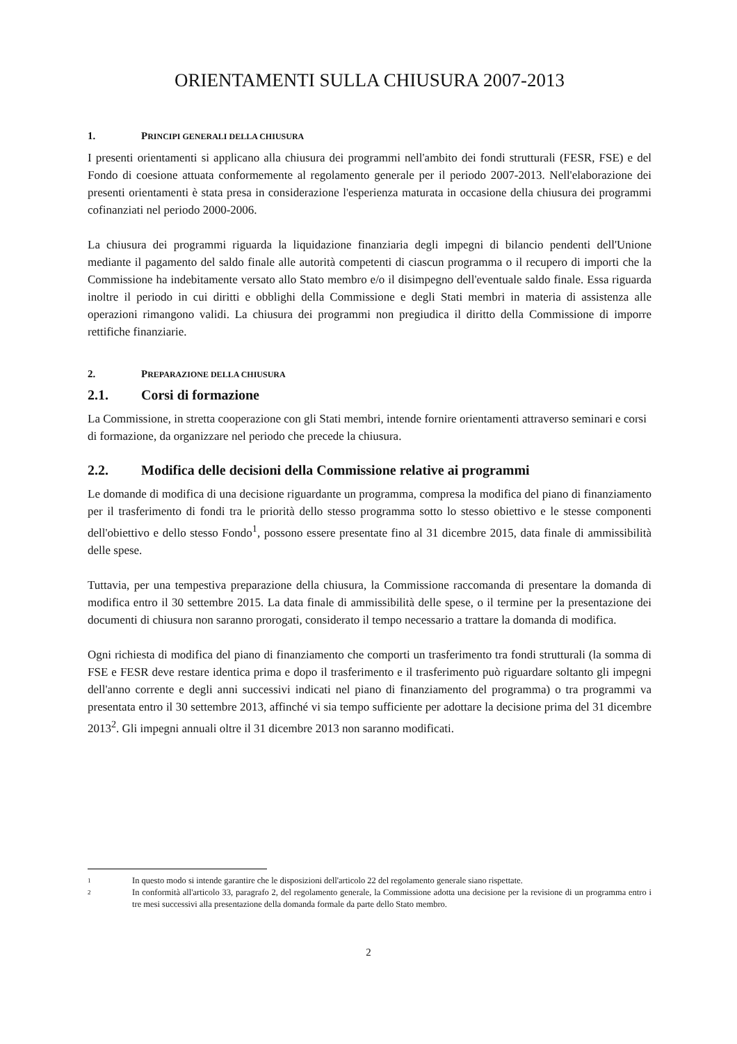ORIENTAMENTI SULLA CHIUSURA 2007-2013
1. PRINCIPI GENERALI DELLA CHIUSURA
I presenti orientamenti si applicano alla chiusura dei programmi nell'ambito dei fondi strutturali (FESR, FSE) e del Fondo di coesione attuata conformemente al regolamento generale per il periodo 2007-2013. Nell'elaborazione dei presenti orientamenti è stata presa in considerazione l'esperienza maturata in occasione della chiusura dei programmi cofinanziati nel periodo 2000-2006.
La chiusura dei programmi riguarda la liquidazione finanziaria degli impegni di bilancio pendenti dell'Unione mediante il pagamento del saldo finale alle autorità competenti di ciascun programma o il recupero di importi che la Commissione ha indebitamente versato allo Stato membro e/o il disimpegno dell'eventuale saldo finale. Essa riguarda inoltre il periodo in cui diritti e obblighi della Commissione e degli Stati membri in materia di assistenza alle operazioni rimangono validi. La chiusura dei programmi non pregiudica il diritto della Commissione di imporre rettifiche finanziarie.
2. PREPARAZIONE DELLA CHIUSURA
2.1. Corsi di formazione
La Commissione, in stretta cooperazione con gli Stati membri, intende fornire orientamenti attraverso seminari e corsi di formazione, da organizzare nel periodo che precede la chiusura.
2.2. Modifica delle decisioni della Commissione relative ai programmi
Le domande di modifica di una decisione riguardante un programma, compresa la modifica del piano di finanziamento per il trasferimento di fondi tra le priorità dello stesso programma sotto lo stesso obiettivo e le stesse componenti dell'obiettivo e dello stesso Fondo<sup>1</sup>, possono essere presentate fino al 31 dicembre 2015, data finale di ammissibilità delle spese.
Tuttavia, per una tempestiva preparazione della chiusura, la Commissione raccomanda di presentare la domanda di modifica entro il 30 settembre 2015. La data finale di ammissibilità delle spese, o il termine per la presentazione dei documenti di chiusura non saranno prorogati, considerato il tempo necessario a trattare la domanda di modifica.
Ogni richiesta di modifica del piano di finanziamento che comporti un trasferimento tra fondi strutturali (la somma di FSE e FESR deve restare identica prima e dopo il trasferimento e il trasferimento può riguardare soltanto gli impegni dell'anno corrente e degli anni successivi indicati nel piano di finanziamento del programma) o tra programmi va presentata entro il 30 settembre 2013, affinché vi sia tempo sufficiente per adottare la decisione prima del 31 dicembre 2013<sup>2</sup>. Gli impegni annuali oltre il 31 dicembre 2013 non saranno modificati.
1
In questo modo si intende garantire che le disposizioni dell'articolo 22 del regolamento generale siano rispettate.
2
In conformità all'articolo 33, paragrafo 2, del regolamento generale, la Commissione adotta una decisione per la revisione di un programma entro i tre mesi successivi alla presentazione della domanda formale da parte dello Stato membro.
2